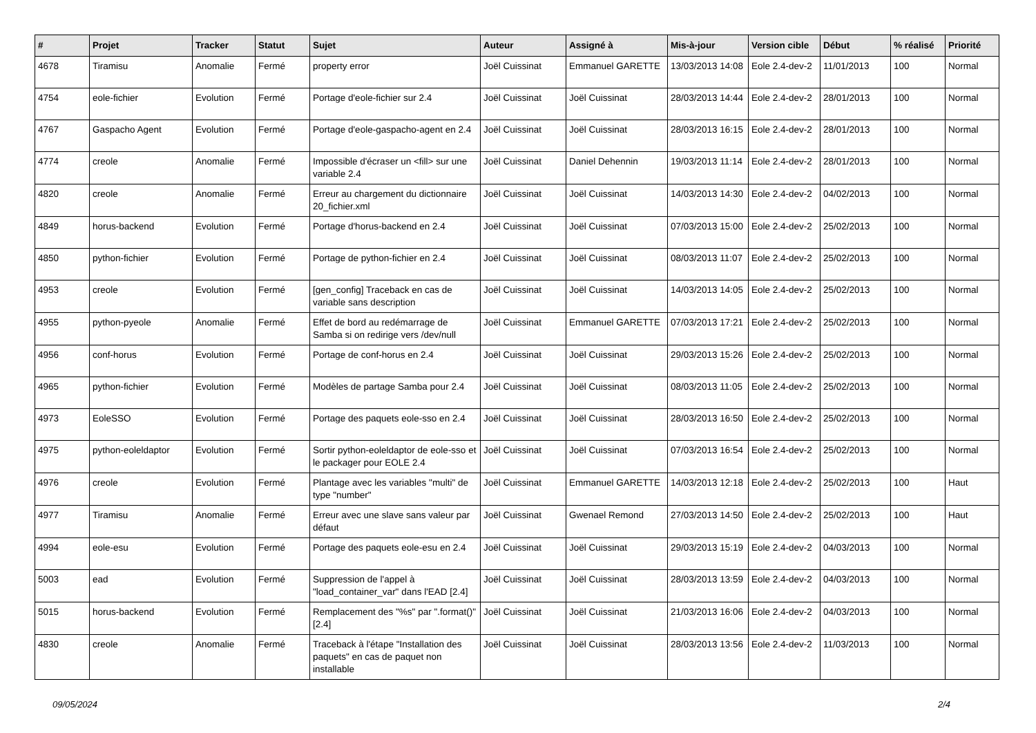| # | Projet | Tracker | Statut | Sujet | Auteur | Assigné à | Mis-à-jour | Version cible | Début | % réalisé | Priorité |
| --- | --- | --- | --- | --- | --- | --- | --- | --- | --- | --- | --- |
| 4678 | Tiramisu | Anomalie | Fermé | property error | Joël Cuissinat | Emmanuel GARETTE | 13/03/2013 14:08 | Eole 2.4-dev-2 | 11/01/2013 | 100 | Normal |
| 4754 | eole-fichier | Evolution | Fermé | Portage d'eole-fichier sur 2.4 | Joël Cuissinat | Joël Cuissinat | 28/03/2013 14:44 | Eole 2.4-dev-2 | 28/01/2013 | 100 | Normal |
| 4767 | Gaspacho Agent | Evolution | Fermé | Portage d'eole-gaspacho-agent en 2.4 | Joël Cuissinat | Joël Cuissinat | 28/03/2013 16:15 | Eole 2.4-dev-2 | 28/01/2013 | 100 | Normal |
| 4774 | creole | Anomalie | Fermé | Impossible d'écraser un <fill> sur une variable 2.4 | Joël Cuissinat | Daniel Dehennin | 19/03/2013 11:14 | Eole 2.4-dev-2 | 28/01/2013 | 100 | Normal |
| 4820 | creole | Anomalie | Fermé | Erreur au chargement du dictionnaire 20_fichier.xml | Joël Cuissinat | Joël Cuissinat | 14/03/2013 14:30 | Eole 2.4-dev-2 | 04/02/2013 | 100 | Normal |
| 4849 | horus-backend | Evolution | Fermé | Portage d'horus-backend en 2.4 | Joël Cuissinat | Joël Cuissinat | 07/03/2013 15:00 | Eole 2.4-dev-2 | 25/02/2013 | 100 | Normal |
| 4850 | python-fichier | Evolution | Fermé | Portage de python-fichier en 2.4 | Joël Cuissinat | Joël Cuissinat | 08/03/2013 11:07 | Eole 2.4-dev-2 | 25/02/2013 | 100 | Normal |
| 4953 | creole | Evolution | Fermé | [gen_config] Traceback en cas de variable sans description | Joël Cuissinat | Joël Cuissinat | 14/03/2013 14:05 | Eole 2.4-dev-2 | 25/02/2013 | 100 | Normal |
| 4955 | python-pyeole | Anomalie | Fermé | Effet de bord au redémarrage de Samba si on redirige vers /dev/null | Joël Cuissinat | Emmanuel GARETTE | 07/03/2013 17:21 | Eole 2.4-dev-2 | 25/02/2013 | 100 | Normal |
| 4956 | conf-horus | Evolution | Fermé | Portage de conf-horus en 2.4 | Joël Cuissinat | Joël Cuissinat | 29/03/2013 15:26 | Eole 2.4-dev-2 | 25/02/2013 | 100 | Normal |
| 4965 | python-fichier | Evolution | Fermé | Modèles de partage Samba pour 2.4 | Joël Cuissinat | Joël Cuissinat | 08/03/2013 11:05 | Eole 2.4-dev-2 | 25/02/2013 | 100 | Normal |
| 4973 | EoleSSO | Evolution | Fermé | Portage des paquets eole-sso en 2.4 | Joël Cuissinat | Joël Cuissinat | 28/03/2013 16:50 | Eole 2.4-dev-2 | 25/02/2013 | 100 | Normal |
| 4975 | python-eoleldaptor | Evolution | Fermé | Sortir python-eoleldaptor de eole-sso et le packager pour EOLE 2.4 | Joël Cuissinat | Joël Cuissinat | 07/03/2013 16:54 | Eole 2.4-dev-2 | 25/02/2013 | 100 | Normal |
| 4976 | creole | Evolution | Fermé | Plantage avec les variables "multi" de type "number" | Joël Cuissinat | Emmanuel GARETTE | 14/03/2013 12:18 | Eole 2.4-dev-2 | 25/02/2013 | 100 | Haut |
| 4977 | Tiramisu | Anomalie | Fermé | Erreur avec une slave sans valeur par défaut | Joël Cuissinat | Gwenael Remond | 27/03/2013 14:50 | Eole 2.4-dev-2 | 25/02/2013 | 100 | Haut |
| 4994 | eole-esu | Evolution | Fermé | Portage des paquets eole-esu en 2.4 | Joël Cuissinat | Joël Cuissinat | 29/03/2013 15:19 | Eole 2.4-dev-2 | 04/03/2013 | 100 | Normal |
| 5003 | ead | Evolution | Fermé | Suppression de l'appel à "load_container_var" dans l'EAD [2.4] | Joël Cuissinat | Joël Cuissinat | 28/03/2013 13:59 | Eole 2.4-dev-2 | 04/03/2013 | 100 | Normal |
| 5015 | horus-backend | Evolution | Fermé | Remplacement des "%s" par ".format()" [2.4] | Joël Cuissinat | Joël Cuissinat | 21/03/2013 16:06 | Eole 2.4-dev-2 | 04/03/2013 | 100 | Normal |
| 4830 | creole | Anomalie | Fermé | Traceback à l'étape "Installation des paquets" en cas de paquet non installable | Joël Cuissinat | Joël Cuissinat | 28/03/2013 13:56 | Eole 2.4-dev-2 | 11/03/2013 | 100 | Normal |
09/05/2024 2/4